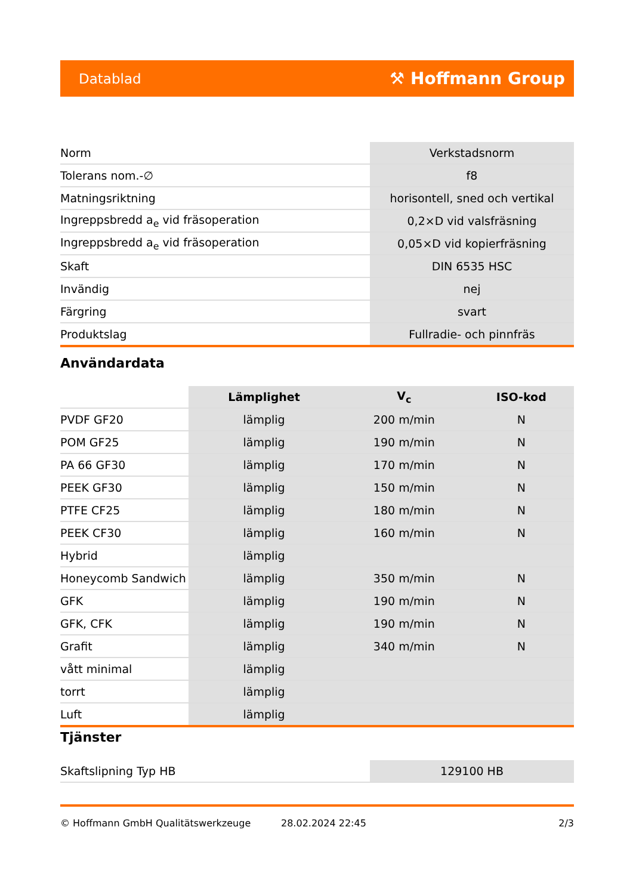Datablad ⚒ Hoffmann Group
| Norm | Verkstadsnorm |
| Tolerans nom.-∅ | f8 |
| Matningsriktning | horisontell, sned och vertikal |
| Ingreppsbredd a<sub>e</sub> vid fräsoperation | 0,2×D vid valsfräsning |
| Ingreppsbredd a<sub>e</sub> vid fräsoperation | 0,05×D vid kopierfräsning |
| Skaft | DIN 6535 HSC |
| Invändig | nej |
| Färgring | svart |
| Produktslag | Fullradie- och pinnfräs |
Användardata
| | Lämplighet | V<sub>c</sub> | ISO-kod |
| --- | --- | --- | --- |
| PVDF GF20 | lämplig | 200 m/min | N |
| POM GF25 | lämplig | 190 m/min | N |
| PA 66 GF30 | lämplig | 170 m/min | N |
| PEEK GF30 | lämplig | 150 m/min | N |
| PTFE CF25 | lämplig | 180 m/min | N |
| PEEK CF30 | lämplig | 160 m/min | N |
| Hybrid | lämplig | | |
| Honeycomb Sandwich | lämplig | 350 m/min | N |
| GFK | lämplig | 190 m/min | N |
| GFK, CFK | lämplig | 190 m/min | N |
| Grafit | lämplig | 340 m/min | N |
| vått minimal | lämplig | | |
| torrt | lämplig | | |
| Luft | lämplig | | |
Tjänster
| Skaftslipning Typ HB | 129100 HB |
© Hoffmann GmbH Qualitätswerkzeuge 28.02.2024 22:45 2/3